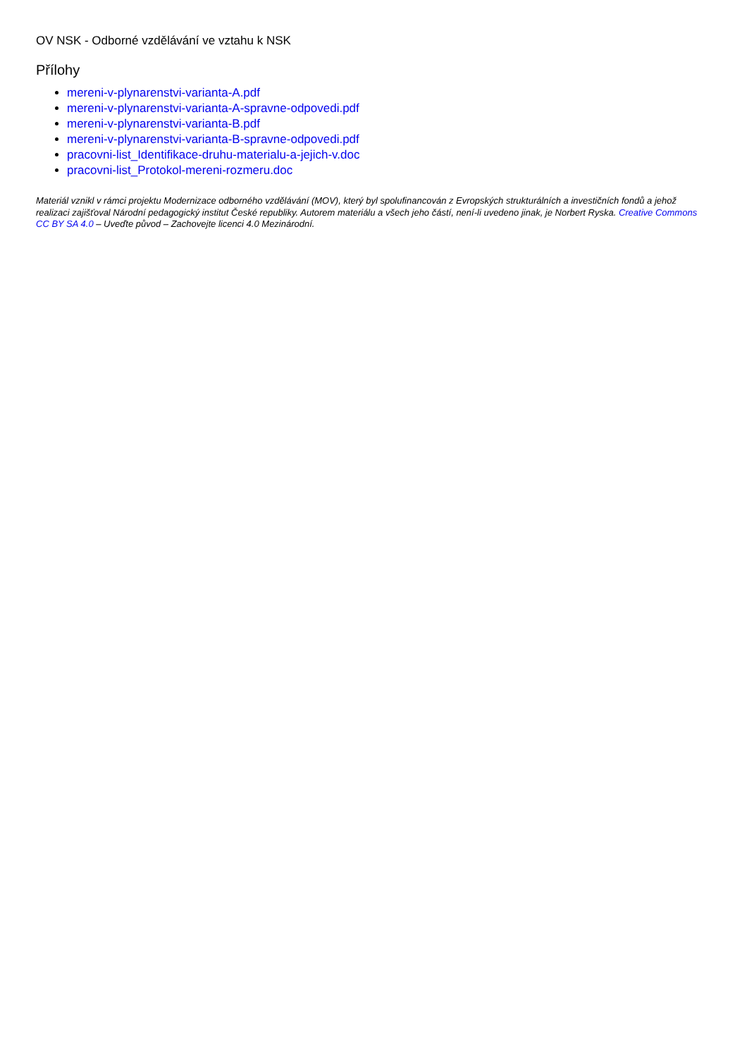OV NSK - Odborné vzdělávání ve vztahu k NSK
Přílohy
mereni-v-plynarenstvi-varianta-A.pdf
mereni-v-plynarenstvi-varianta-A-spravne-odpovedi.pdf
mereni-v-plynarenstvi-varianta-B.pdf
mereni-v-plynarenstvi-varianta-B-spravne-odpovedi.pdf
pracovni-list_Identifikace-druhu-materialu-a-jejich-v.doc
pracovni-list_Protokol-mereni-rozmeru.doc
Materiál vznikl v rámci projektu Modernizace odborného vzdělávání (MOV), který byl spolufinancován z Evropských strukturálních a investičních fondů a jehož realizaci zajišťoval Národní pedagogický institut České republiky. Autorem materiálu a všech jeho částí, není-li uvedeno jinak, je Norbert Ryska. Creative Commons CC BY SA 4.0 – Uveďte původ – Zachovejte licenci 4.0 Mezinárodní.